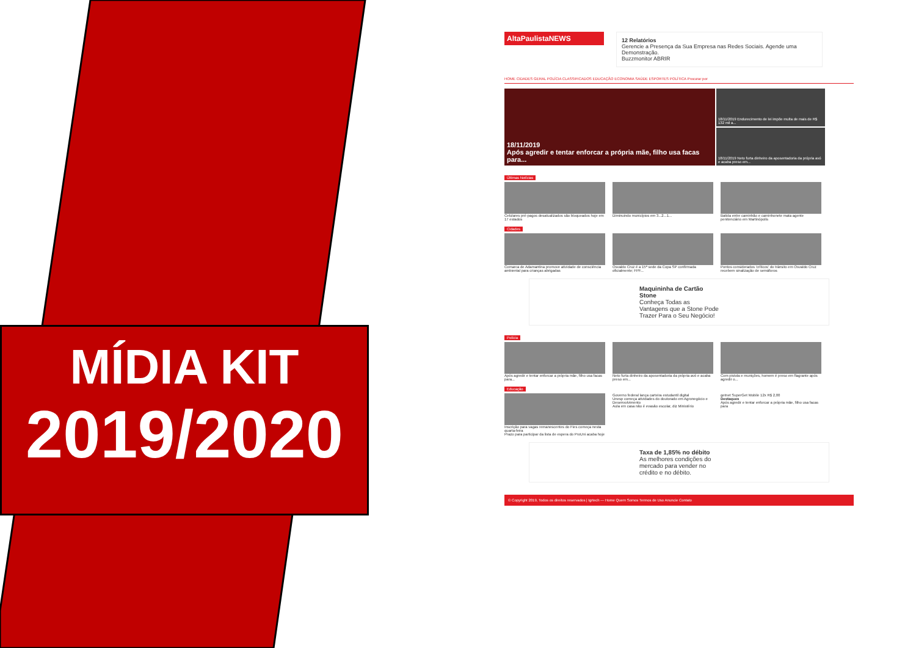MÍDIA KIT
2019/2020
AltaPaulistaNEWS 12 Relatórios
Gerencie a Presença da Sua Empresa nas Redes Sociais. Agende uma Demonstração.
Buzzmonitor ABRIR
HOME CIDADES GERAL POLÍCIA CLASSIFICADOS EDUCAÇÃO ECONOMIA SAÚDE ESPORTES POLÍTICA Procurar por
18/11/2019
Após agredir e tentar enforcar a própria mãe, filho usa facas para...
18/11/2019 Endurecimento de lei impõe multa de mais de R$ 132 mil a...
18/11/2019 Neto furta dinheiro da aposentadoria da própria avó e acaba preso em...
Últimas Notícias
Celulares pré-pagos desatualizados são bloqueados hoje em 17 estados
Diminuindo municípios em 3...2...1... Batida entre caminhão e caminhonete mata agente penitenciário em Martinópolis
Cidades
Comarca de Adamantina promove atividade de consciência ambiental para crianças abrigadas
Osvaldo Cruz é a 15ª sede da Copa SP confirmada oficialmente; FPF...
Pontos considerados 'críticos' do trânsito em Osvaldo Cruz recebem sinalização de semáforos
Maquininha de Cartão Stone
Conheça Todas as Vantagens que a Stone Pode Trazer Para o Seu Negócio!
Polícia
Após agredir e tentar enforcar a própria mãe, filho usa facas para...
Neto furta dinheiro da aposentadoria da própria avó e acaba preso em...
Com pistola e munições, homem é preso em flagrante após agredir o...
Educação
Inscrição para vagas remanescentes do Fies começa nesta quarta-feira
Prazo para participar da lista de espera do ProUni acaba hoje
Governo federal lança carteira estudantil digital
Unesp começa atividades do doutorado em Agronegócio e Desenvolvimento
Aula em casa não é evasão escolar, diz Ministério
getnet SuperGet Mobile 12x R$ 2,00
Destaques
Após agredir e tentar enforcar a própria mãe, filho usa facas para
Taxa de 1,85% no débito
As melhores condições do mercado para vender no crédito e no débito.
© Copyright 2019, Todos os direitos reservados | Igrtech — Home Quem Somos Termos de Uso Anuncie Contato